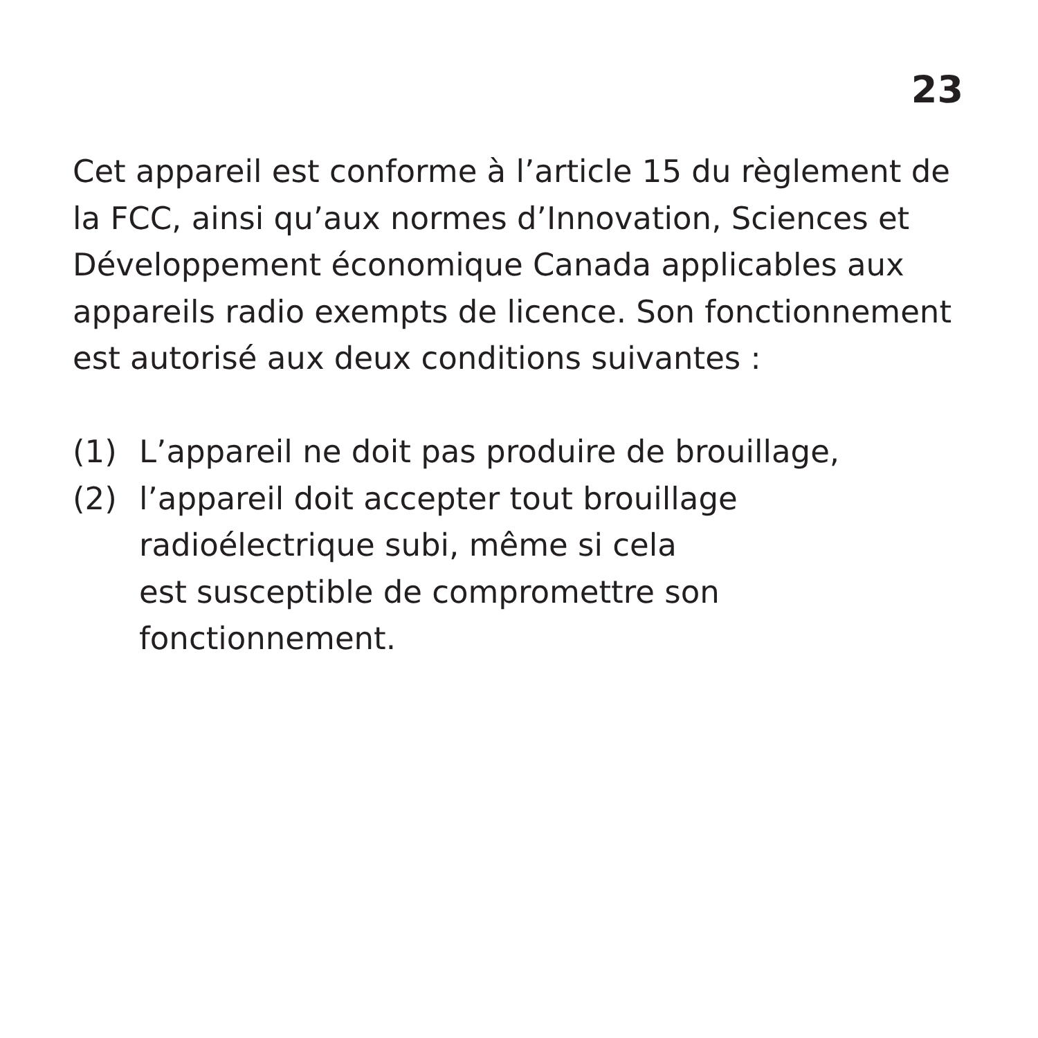23
Cet appareil est conforme à l’article 15 du règlement de la FCC, ainsi qu’aux normes d’Innovation, Sciences et Développement économique Canada applicables aux appareils radio exempts de licence. Son fonctionnement est autorisé aux deux conditions suivantes :
(1) L’appareil ne doit pas produire de brouillage,
(2) l’appareil doit accepter tout brouillage radioélectrique subi, même si cela
est susceptible de compromettre son fonctionnement.